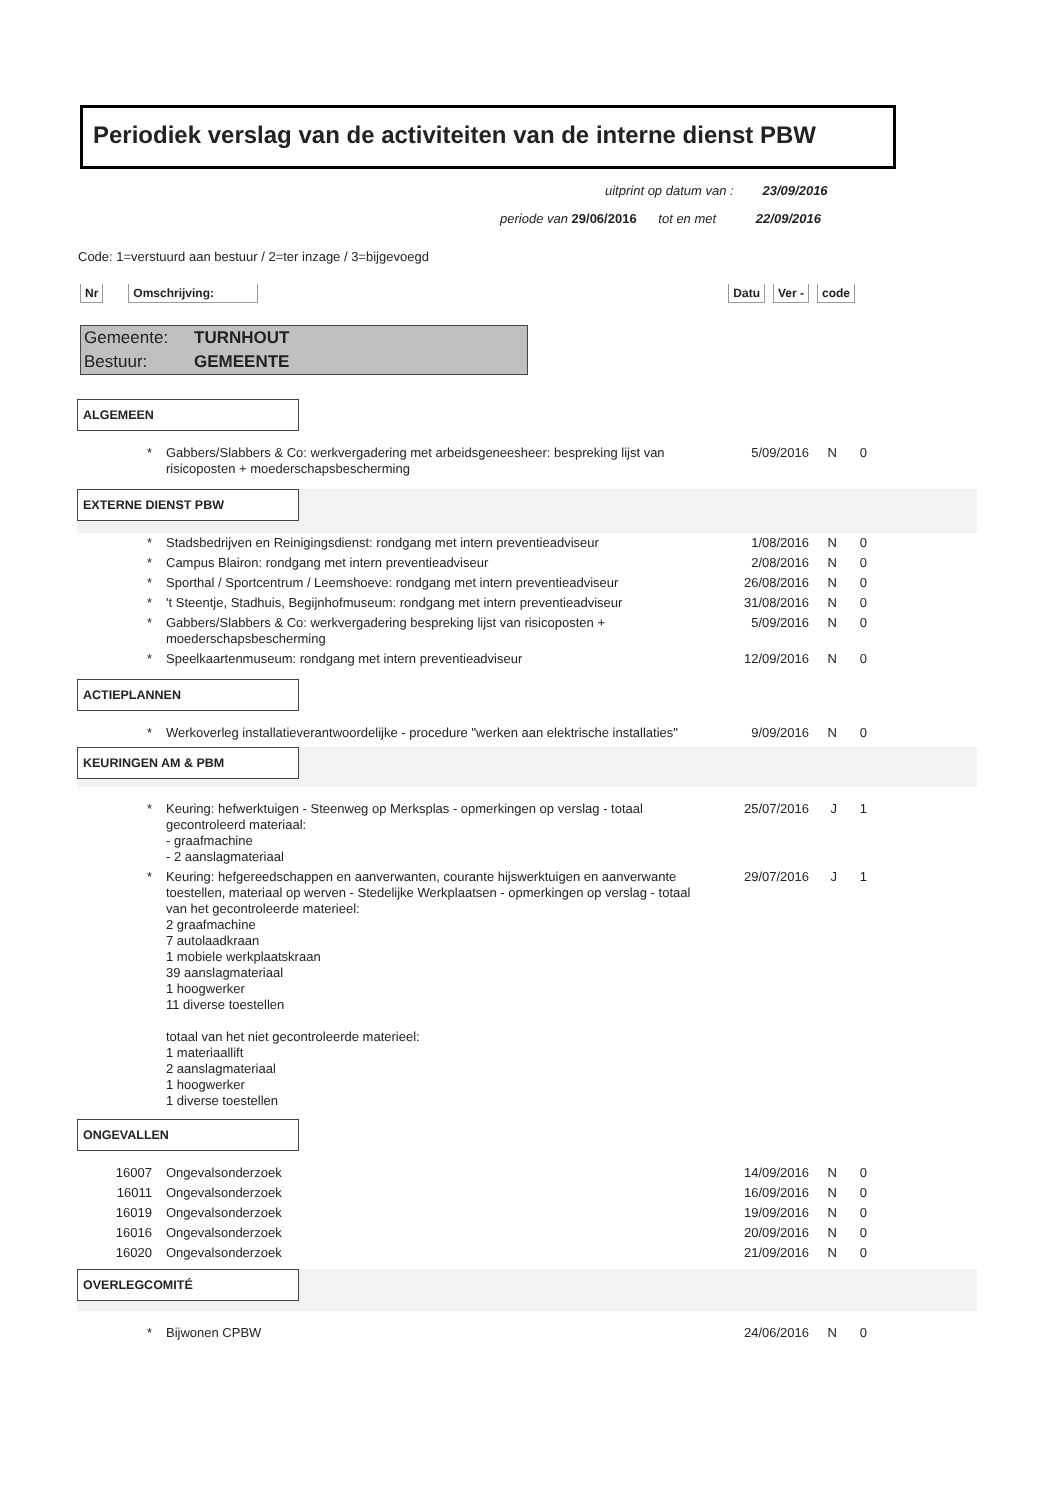Periodiek verslag van de activiteiten van de interne dienst PBW
uitprint op datum van : 23/09/2016
periode van 29/06/2016 tot en met 22/09/2016
Code: 1=verstuurd aan bestuur / 2=ter inzage / 3=bijgevoegd
Nr Omschrijving: Datu Ver - code
Gemeente: TURNHOUT
Bestuur: GEMEENTE
ALGEMEEN
| * | Gabbers/Slabbers & Co: werkvergadering met arbeidsgeneesheer: bespreking lijst van risicoposten + moederschapsbescherming | 5/09/2016 | N | 0 |
EXTERNE DIENST PBW
| * | Stadsbedrijven en Reinigingsdienst: rondgang met intern preventieadviseur | 1/08/2016 | N | 0 |
| * | Campus Blairon: rondgang met intern preventieadviseur | 2/08/2016 | N | 0 |
| * | Sporthal / Sportcentrum / Leemshoeve: rondgang met intern preventieadviseur | 26/08/2016 | N | 0 |
| * | 't Steentje, Stadhuis, Begijnhofmuseum: rondgang met intern preventieadviseur | 31/08/2016 | N | 0 |
| * | Gabbers/Slabbers & Co: werkvergadering bespreking lijst van risicoposten + moederschapsbescherming | 5/09/2016 | N | 0 |
| * | Speelkaartenmuseum: rondgang met intern preventieadviseur | 12/09/2016 | N | 0 |
ACTIEPLANNEN
| * | Werkoverleg installatieverantwoordelijke - procedure "werken aan elektrische installaties" | 9/09/2016 | N | 0 |
KEURINGEN AM & PBM
| * | Keuring: hefwerktuigen - Steenweg op Merksplas - opmerkingen op verslag - totaal gecontroleerd materiaal: - graafmachine - 2 aanslagmateriaal | 25/07/2016 | J | 1 |
| * | Keuring: hefgereedschappen en aanverwanten, courante hijswerktuigen en aanverwante toestellen, materiaal op werven - Stedelijke Werkplaatsen - opmerkingen op verslag - totaal van het gecontroleerde materieel: 2 graafmachine 7 autolaadkraan 1 mobiele werkplaatskraan 39 aanslagmateriaal 1 hoogwerker 11 diverse toestellen totaal van het niet gecontroleerde materieel: 1 materiaallift 2 aanslagmateriaal 1 hoogwerker 1 diverse toestellen | 29/07/2016 | J | 1 |
ONGEVALLEN
| 16007 | Ongevalsonderzoek | 14/09/2016 | N | 0 |
| 16011 | Ongevalsonderzoek | 16/09/2016 | N | 0 |
| 16019 | Ongevalsonderzoek | 19/09/2016 | N | 0 |
| 16016 | Ongevalsonderzoek | 20/09/2016 | N | 0 |
| 16020 | Ongevalsonderzoek | 21/09/2016 | N | 0 |
OVERLEGCOMITÉ
| * | Bijwonen CPBW | 24/06/2016 | N | 0 |